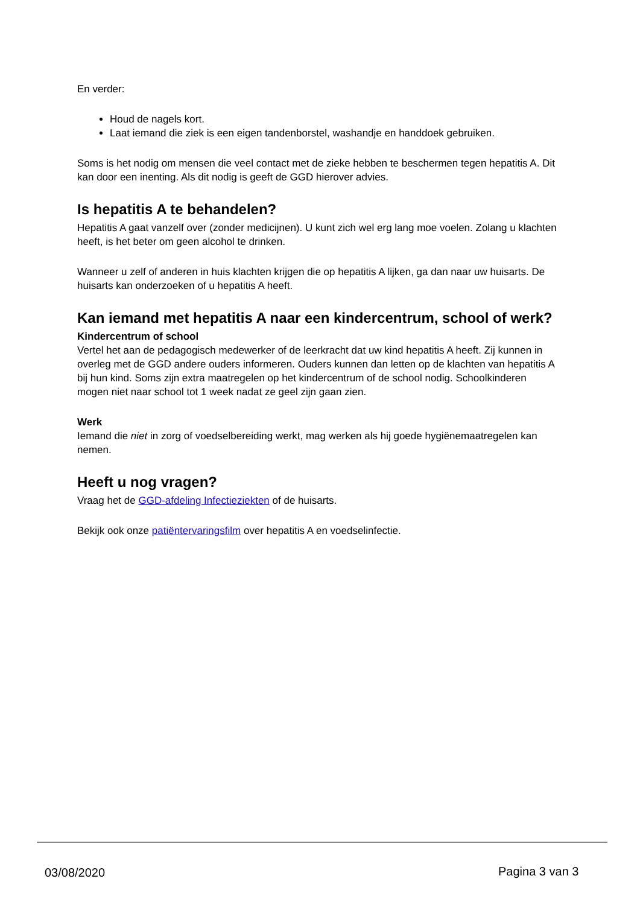En verder:
Houd de nagels kort.
Laat iemand die ziek is een eigen tandenborstel, washandje en handdoek gebruiken.
Soms is het nodig om mensen die veel contact met de zieke hebben te beschermen tegen hepatitis A. Dit kan door een inenting. Als dit nodig is geeft de GGD hierover advies.
Is hepatitis A te behandelen?
Hepatitis A gaat vanzelf over (zonder medicijnen). U kunt zich wel erg lang moe voelen. Zolang u klachten heeft, is het beter om geen alcohol te drinken.
Wanneer u zelf of anderen in huis klachten krijgen die op hepatitis A lijken, ga dan naar uw huisarts. De huisarts kan onderzoeken of u hepatitis A heeft.
Kan iemand met hepatitis A naar een kindercentrum, school of werk?
Kindercentrum of school
Vertel het aan de pedagogisch medewerker of de leerkracht dat uw kind hepatitis A heeft. Zij kunnen in overleg met de GGD andere ouders informeren. Ouders kunnen dan letten op de klachten van hepatitis A bij hun kind. Soms zijn extra maatregelen op het kindercentrum of de school nodig. Schoolkinderen mogen niet naar school tot 1 week nadat ze geel zijn gaan zien.
Werk
Iemand die niet in zorg of voedselbereiding werkt, mag werken als hij goede hygiënemaatregelen kan nemen.
Heeft u nog vragen?
Vraag het de GGD-afdeling Infectieziekten of de huisarts.
Bekijk ook onze patiëntervaringsfilm over hepatitis A en voedselinfectie.
03/08/2020 Pagina 3 van 3